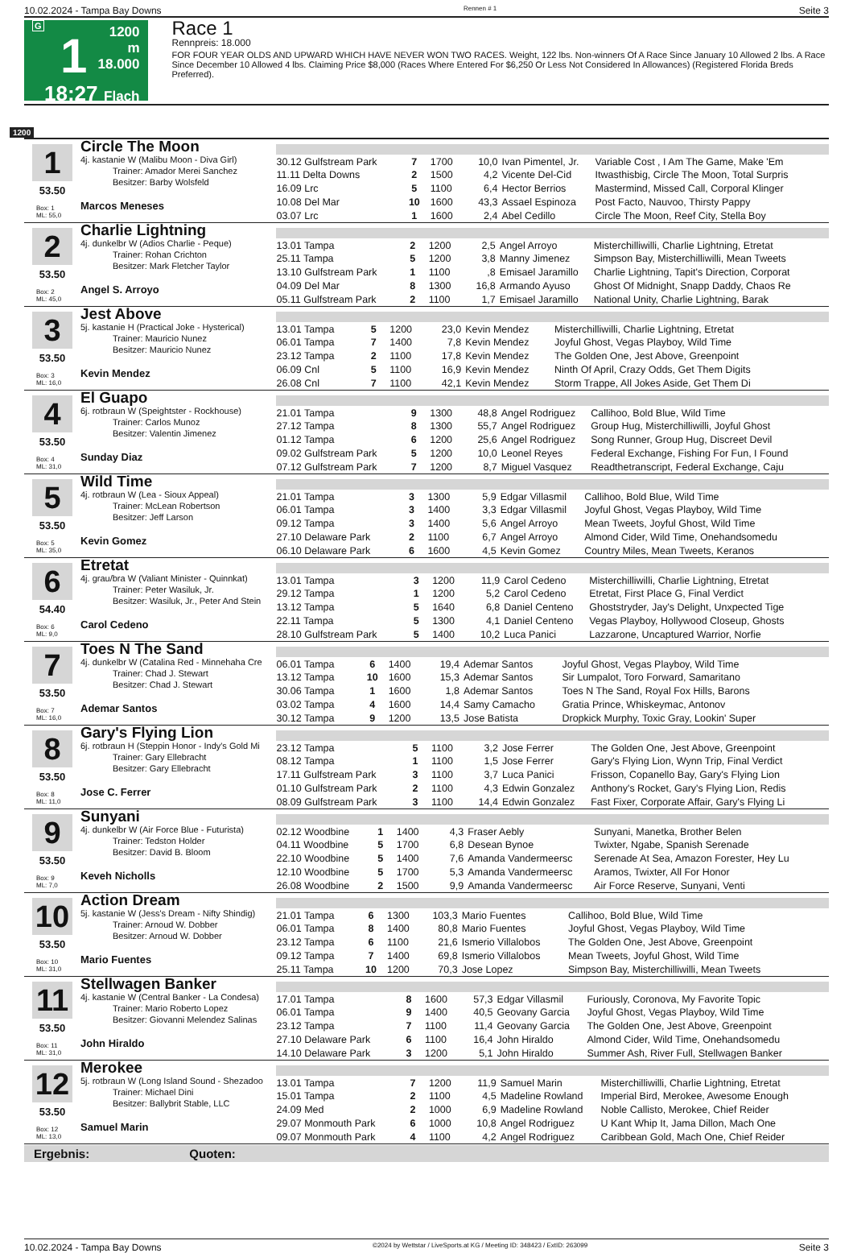10.02.2024 - Tampa Bay Downs Rennen # 1 Seite 3
G
1
18:27
1200 m
18.000
Flach
Race 1
Rennpreis: 18.000
FOR FOUR YEAR OLDS AND UPWARD WHICH HAVE NEVER WON TWO RACES. Weight, 122 lbs. Non-winners Of A Race Since January 10 Allowed 2 lbs. A Race Since December 10 Allowed 4 lbs. Claiming Price $8,000 (Races Where Entered For $6,250 Or Less Not Considered In Allowances) (Registered Florida Breds Preferred).
1200
1
53.50
Box: 1
ML: 55,0
Circle The Moon
4j. kastanie W (Malibu Moon - Diva Girl)
Trainer: Amador Merei Sanchez
Besitzer: Barby Wolsfeld
Marcos Meneses
| 30.12 Gulfstream Park | 7 | 1700 | 10,0 | Ivan Pimentel, Jr. | Variable Cost , I Am The Game, Make 'Em |
| 11.11 Delta Downs | 2 | 1500 | 4,2 | Vicente Del-Cid | Itwasthisbig, Circle The Moon, Total Surpris |
| 16.09 Lrc | 5 | 1100 | 6,4 | Hector Berrios | Mastermind, Missed Call, Corporal Klinger |
| 10.08 Del Mar | 10 | 1600 | 43,3 | Assael Espinoza | Post Facto, Nauvoo, Thirsty Pappy |
| 03.07 Lrc | 1 | 1600 | 2,4 | Abel Cedillo | Circle The Moon, Reef City, Stella Boy |
2
53.50
Box: 2
ML: 45,0
Charlie Lightning
4j. dunkelbr W (Adios Charlie - Peque)
Trainer: Rohan Crichton
Besitzer: Mark Fletcher Taylor
Angel S. Arroyo
| 13.01 Tampa | 2 | 1200 | 2,5 | Angel Arroyo | Misterchilliwilli, Charlie Lightning, Etretat |
| 25.11 Tampa | 5 | 1200 | 3,8 | Manny Jimenez | Simpson Bay, Misterchilliwilli, Mean Tweets |
| 13.10 Gulfstream Park | 1 | 1100 | ,8 | Emisael Jaramillo | Charlie Lightning, Tapit's Direction, Corporat |
| 04.09 Del Mar | 8 | 1300 | 16,8 | Armando Ayuso | Ghost Of Midnight, Snapp Daddy, Chaos Re |
| 05.11 Gulfstream Park | 2 | 1100 | 1,7 | Emisael Jaramillo | National Unity, Charlie Lightning, Barak |
3
53.50
Box: 3
ML: 16,0
Jest Above
5j. kastanie H (Practical Joke - Hysterical)
Trainer: Mauricio Nunez
Besitzer: Mauricio Nunez
Kevin Mendez
| 13.01 Tampa | 5 | 1200 | 23,0 | Kevin Mendez | Misterchilliwilli, Charlie Lightning, Etretat |
| 06.01 Tampa | 7 | 1400 | 7,8 | Kevin Mendez | Joyful Ghost, Vegas Playboy, Wild Time |
| 23.12 Tampa | 2 | 1100 | 17,8 | Kevin Mendez | The Golden One, Jest Above, Greenpoint |
| 06.09 Cnl | 5 | 1100 | 16,9 | Kevin Mendez | Ninth Of April, Crazy Odds, Get Them Digits |
| 26.08 Cnl | 7 | 1100 | 42,1 | Kevin Mendez | Storm Trappe, All Jokes Aside, Get Them Di |
4
53.50
Box: 4
ML: 31,0
El Guapo
6j. rotbraun W (Speightster - Rockhouse)
Trainer: Carlos Munoz
Besitzer: Valentin Jimenez
Sunday Diaz
| 21.01 Tampa | 9 | 1300 | 48,8 | Angel Rodriguez | Callihoo, Bold Blue, Wild Time |
| 27.12 Tampa | 8 | 1300 | 55,7 | Angel Rodriguez | Group Hug, Misterchilliwilli, Joyful Ghost |
| 01.12 Tampa | 6 | 1200 | 25,6 | Angel Rodriguez | Song Runner, Group Hug, Discreet Devil |
| 09.02 Gulfstream Park | 5 | 1200 | 10,0 | Leonel Reyes | Federal Exchange, Fishing For Fun, I Found |
| 07.12 Gulfstream Park | 7 | 1200 | 8,7 | Miguel Vasquez | Readthetranscript, Federal Exchange, Caju |
5
53.50
Box: 5
ML: 35,0
Wild Time
4j. rotbraun W (Lea - Sioux Appeal)
Trainer: McLean Robertson
Besitzer: Jeff Larson
Kevin Gomez
| 21.01 Tampa | 3 | 1300 | 5,9 | Edgar Villasmil | Callihoo, Bold Blue, Wild Time |
| 06.01 Tampa | 3 | 1400 | 3,3 | Edgar Villasmil | Joyful Ghost, Vegas Playboy, Wild Time |
| 09.12 Tampa | 3 | 1400 | 5,6 | Angel Arroyo | Mean Tweets, Joyful Ghost, Wild Time |
| 27.10 Delaware Park | 2 | 1100 | 6,7 | Angel Arroyo | Almond Cider, Wild Time, Onehandsomedu |
| 06.10 Delaware Park | 6 | 1600 | 4,5 | Kevin Gomez | Country Miles, Mean Tweets, Keranos |
6
54.40
Box: 6
ML: 9,0
Etretat
4j. grau/bra W (Valiant Minister - Quinnkat)
Trainer: Peter Wasiluk, Jr.
Besitzer: Wasiluk, Jr., Peter And Stein
Carol Cedeno
| 13.01 Tampa | 3 | 1200 | 11,9 | Carol Cedeno | Misterchilliwilli, Charlie Lightning, Etretat |
| 29.12 Tampa | 1 | 1200 | 5,2 | Carol Cedeno | Etretat, First Place G, Final Verdict |
| 13.12 Tampa | 5 | 1640 | 6,8 | Daniel Centeno | Ghoststryder, Jay's Delight, Unxpected Tige |
| 22.11 Tampa | 5 | 1300 | 4,1 | Daniel Centeno | Vegas Playboy, Hollywood Closeup, Ghosts |
| 28.10 Gulfstream Park | 5 | 1400 | 10,2 | Luca Panici | Lazzarone, Uncaptured Warrior, Norfie |
7
53.50
Box: 7
ML: 16,0
Toes N The Sand
4j. dunkelbr W (Catalina Red - Minnehaha Cre
Trainer: Chad J. Stewart
Besitzer: Chad J. Stewart
Ademar Santos
| 06.01 Tampa | 6 | 1400 | 19,4 | Ademar Santos | Joyful Ghost, Vegas Playboy, Wild Time |
| 13.12 Tampa | 10 | 1600 | 15,3 | Ademar Santos | Sir Lumpalot, Toro Forward, Samaritano |
| 30.06 Tampa | 1 | 1600 | 1,8 | Ademar Santos | Toes N The Sand, Royal Fox Hills, Barons |
| 03.02 Tampa | 4 | 1600 | 14,4 | Samy Camacho | Gratia Prince, Whiskeymac, Antonov |
| 30.12 Tampa | 9 | 1200 | 13,5 | Jose Batista | Dropkick Murphy, Toxic Gray, Lookin' Super |
8
53.50
Box: 8
ML: 11,0
Gary's Flying Lion
6j. rotbraun H (Steppin Honor - Indy's Gold Mi
Trainer: Gary Ellebracht
Besitzer: Gary Ellebracht
Jose C. Ferrer
| 23.12 Tampa | 5 | 1100 | 3,2 | Jose Ferrer | The Golden One, Jest Above, Greenpoint |
| 08.12 Tampa | 1 | 1100 | 1,5 | Jose Ferrer | Gary's Flying Lion, Wynn Trip, Final Verdict |
| 17.11 Gulfstream Park | 3 | 1100 | 3,7 | Luca Panici | Frisson, Copanello Bay, Gary's Flying Lion |
| 01.10 Gulfstream Park | 2 | 1100 | 4,3 | Edwin Gonzalez | Anthony's Rocket, Gary's Flying Lion, Redis |
| 08.09 Gulfstream Park | 3 | 1100 | 14,4 | Edwin Gonzalez | Fast Fixer, Corporate Affair, Gary's Flying Li |
9
53.50
Box: 9
ML: 7,0
Sunyani
4j. dunkelbr W (Air Force Blue - Futurista)
Trainer: Tedston Holder
Besitzer: David B. Bloom
Keveh Nicholls
| 02.12 Woodbine | 1 | 1400 | 4,3 | Fraser Aebly | Sunyani, Manetka, Brother Belen |
| 04.11 Woodbine | 5 | 1700 | 6,8 | Desean Bynoe | Twixter, Ngabe, Spanish Serenade |
| 22.10 Woodbine | 5 | 1400 | 7,6 | Amanda Vandermeersc | Serenade At Sea, Amazon Forester, Hey Lu |
| 12.10 Woodbine | 5 | 1700 | 5,3 | Amanda Vandermeersc | Aramos, Twixter, All For Honor |
| 26.08 Woodbine | 2 | 1500 | 9,9 | Amanda Vandermeersc | Air Force Reserve, Sunyani, Venti |
10
53.50
Box: 10
ML: 31,0
Action Dream
5j. kastanie W (Jess's Dream - Nifty Shindig)
Trainer: Arnoud W. Dobber
Besitzer: Arnoud W. Dobber
Mario Fuentes
| 21.01 Tampa | 6 | 1300 | 103,3 | Mario Fuentes | Callihoo, Bold Blue, Wild Time |
| 06.01 Tampa | 8 | 1400 | 80,8 | Mario Fuentes | Joyful Ghost, Vegas Playboy, Wild Time |
| 23.12 Tampa | 6 | 1100 | 21,6 | Ismerio Villalobos | The Golden One, Jest Above, Greenpoint |
| 09.12 Tampa | 7 | 1400 | 69,8 | Ismerio Villalobos | Mean Tweets, Joyful Ghost, Wild Time |
| 25.11 Tampa | 10 | 1200 | 70,3 | Jose Lopez | Simpson Bay, Misterchilliwilli, Mean Tweets |
11
53.50
Box: 11
ML: 31,0
Stellwagen Banker
4j. kastanie W (Central Banker - La Condesa)
Trainer: Mario Roberto Lopez
Besitzer: Giovanni Melendez Salinas
John Hiraldo
| 17.01 Tampa | 8 | 1600 | 57,3 | Edgar Villasmil | Furiously, Coronova, My Favorite Topic |
| 06.01 Tampa | 9 | 1400 | 40,5 | Geovany Garcia | Joyful Ghost, Vegas Playboy, Wild Time |
| 23.12 Tampa | 7 | 1100 | 11,4 | Geovany Garcia | The Golden One, Jest Above, Greenpoint |
| 27.10 Delaware Park | 6 | 1100 | 16,4 | John Hiraldo | Almond Cider, Wild Time, Onehandsomedu |
| 14.10 Delaware Park | 3 | 1200 | 5,1 | John Hiraldo | Summer Ash, River Full, Stellwagen Banker |
12
53.50
Box: 12
ML: 13,0
Merokee
5j. rotbraun W (Long Island Sound - Shezadoo
Trainer: Michael Dini
Besitzer: Ballybrit Stable, LLC
Samuel Marin
| 13.01 Tampa | 7 | 1200 | 11,9 | Samuel Marin | Misterchilliwilli, Charlie Lightning, Etretat |
| 15.01 Tampa | 2 | 1100 | 4,5 | Madeline Rowland | Imperial Bird, Merokee, Awesome Enough |
| 24.09 Med | 2 | 1000 | 6,9 | Madeline Rowland | Noble Callisto, Merokee, Chief Reider |
| 29.07 Monmouth Park | 6 | 1000 | 10,8 | Angel Rodriguez | U Kant Whip It, Jama Dillon, Mach One |
| 09.07 Monmouth Park | 4 | 1100 | 4,2 | Angel Rodriguez | Caribbean Gold, Mach One, Chief Reider |
Ergebnis: Quoten:
10.02.2024 - Tampa Bay Downs ©2024 by Wettstar / LiveSports.at KG / Meeting ID: 348423 / ExtID: 263099 Seite 3